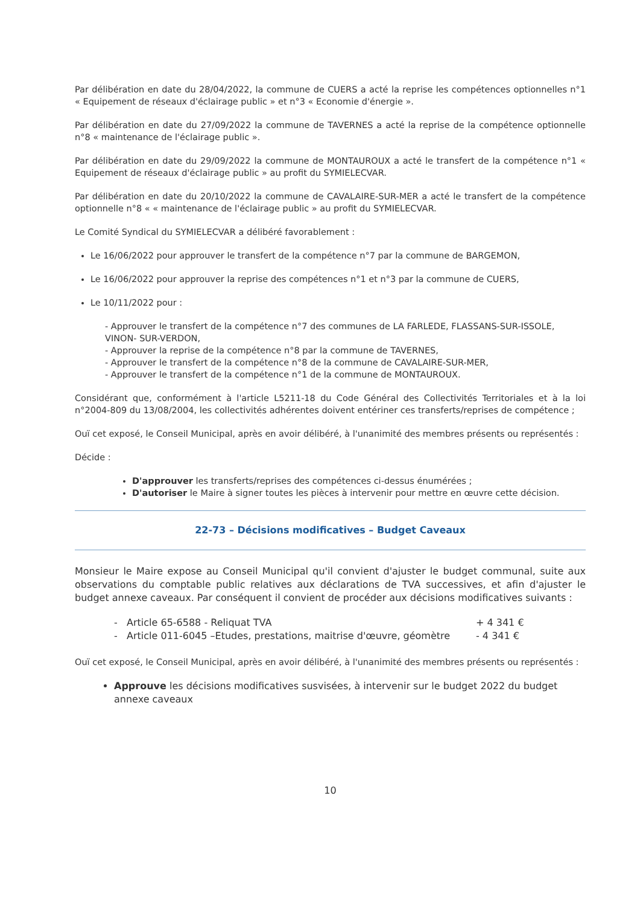Par délibération en date du 28/04/2022, la commune de CUERS a acté la reprise les compétences optionnelles n°1 « Equipement de réseaux d'éclairage public » et n°3 « Economie d'énergie ».
Par délibération en date du 27/09/2022 la commune de TAVERNES a acté la reprise de la compétence optionnelle n°8 « maintenance de l'éclairage public ».
Par délibération en date du 29/09/2022 la commune de MONTAUROUX a acté le transfert de la compétence n°1 « Equipement de réseaux d'éclairage public » au profit du SYMIELECVAR.
Par délibération en date du 20/10/2022 la commune de CAVALAIRE-SUR-MER a acté le transfert de la compétence optionnelle n°8 « « maintenance de l'éclairage public » au profit du SYMIELECVAR.
Le Comité Syndical du SYMIELECVAR a délibéré favorablement :
Le 16/06/2022 pour approuver le transfert de la compétence n°7 par la commune de BARGEMON,
Le 16/06/2022 pour approuver la reprise des compétences n°1 et n°3 par la commune de CUERS,
Le 10/11/2022 pour :
- Approuver le transfert de la compétence n°7 des communes de LA FARLEDE, FLASSANS-SUR-ISSOLE, VINON- SUR-VERDON,
- Approuver la reprise de la compétence n°8 par la commune de TAVERNES,
- Approuver le transfert de la compétence n°8 de la commune de CAVALAIRE-SUR-MER,
- Approuver le transfert de la compétence n°1 de la commune de MONTAUROUX.
Considérant que, conformément à l'article L5211-18 du Code Général des Collectivités Territoriales et à la loi n°2004-809 du 13/08/2004, les collectivités adhérentes doivent entériner ces transferts/reprises de compétence ;
Ouï cet exposé, le Conseil Municipal, après en avoir délibéré, à l'unanimité des membres présents ou représentés :
Décide :
D'approuver les transferts/reprises des compétences ci-dessus énumérées ;
D'autoriser le Maire à signer toutes les pièces à intervenir pour mettre en œuvre cette décision.
22-73 – Décisions modificatives – Budget Caveaux
Monsieur le Maire expose au Conseil Municipal qu'il convient d'ajuster le budget communal, suite aux observations du comptable public relatives aux déclarations de TVA successives, et afin d'ajuster le budget annexe caveaux. Par conséquent il convient de procéder aux décisions modificatives suivants :
- Article 65-6588 - Reliquat TVA + 4 341 €
- Article 011-6045 –Etudes, prestations, maitrise d'œuvre, géomètre - 4 341 €
Ouï cet exposé, le Conseil Municipal, après en avoir délibéré, à l'unanimité des membres présents ou représentés :
Approuve les décisions modificatives susvisées, à intervenir sur le budget 2022 du budget annexe caveaux
10